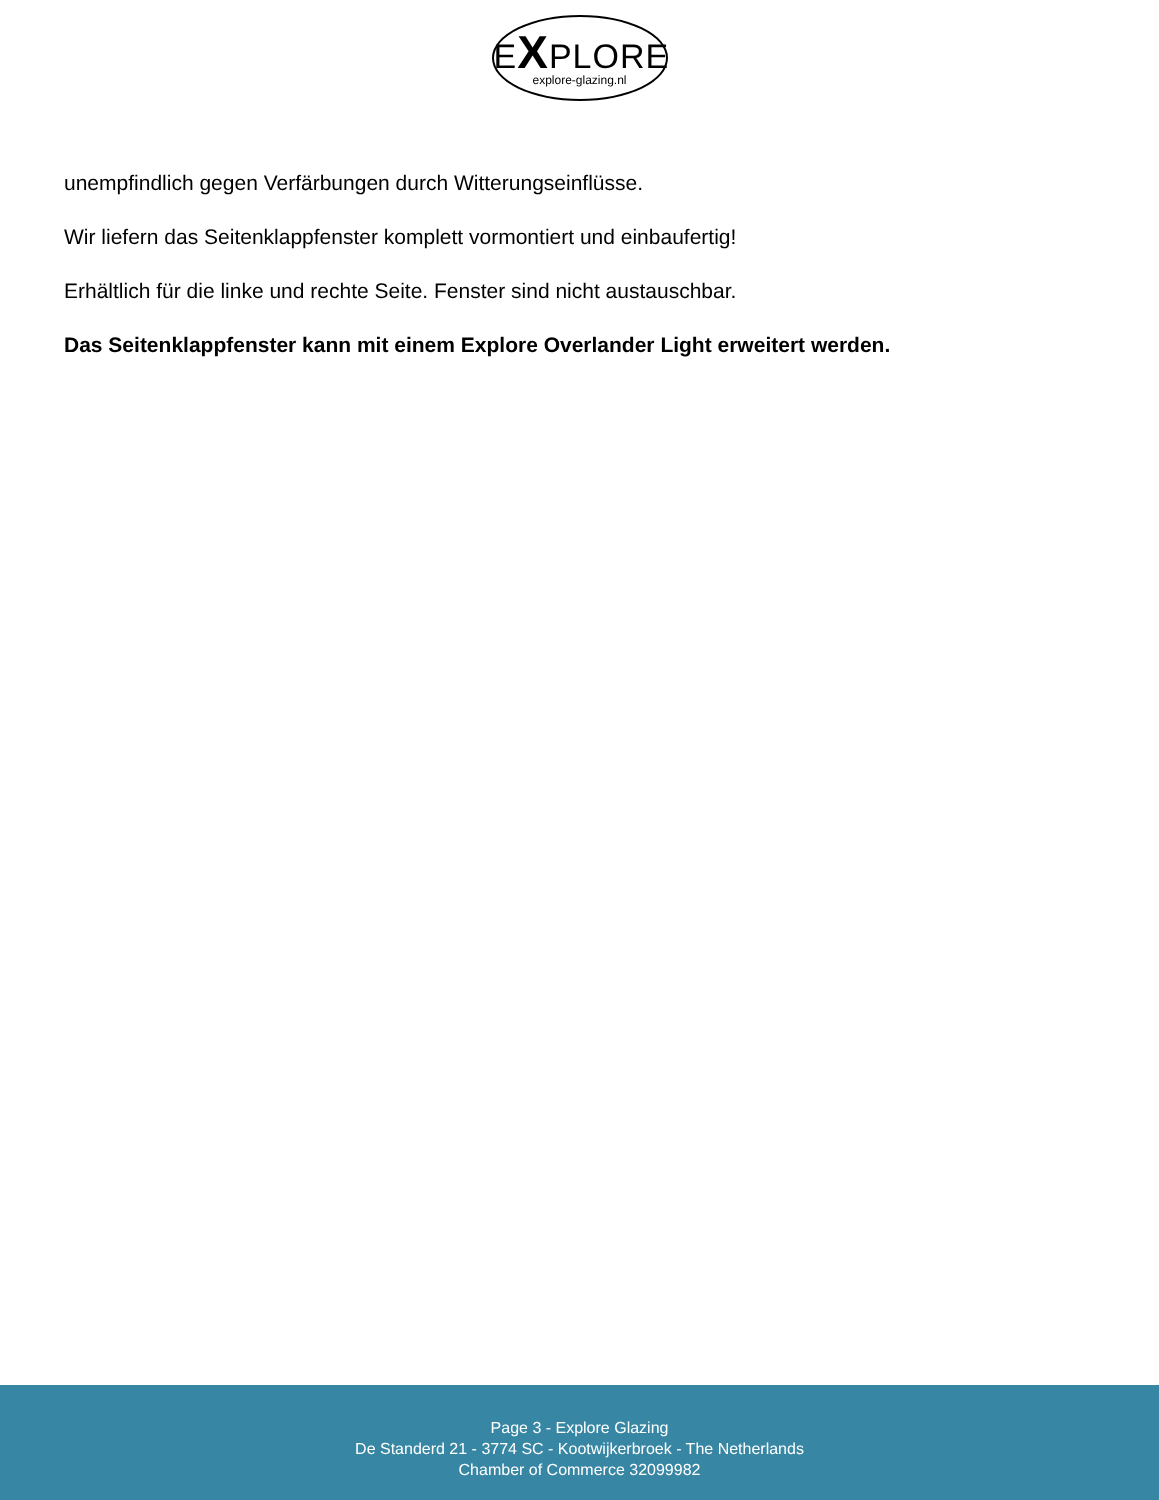EXPLORE
explore-glazing.nl
unempfindlich gegen Verfärbungen durch Witterungseinflüsse.
Wir liefern das Seitenklappfenster komplett vormontiert und einbaufertig!
Erhältlich für die linke und rechte Seite. Fenster sind nicht austauschbar.
Das Seitenklappfenster kann mit einem Explore Overlander Light erweitert werden.
Page 3 - Explore Glazing
De Standerd 21 - 3774 SC - Kootwijkerbroek - The Netherlands
Chamber of Commerce 32099982